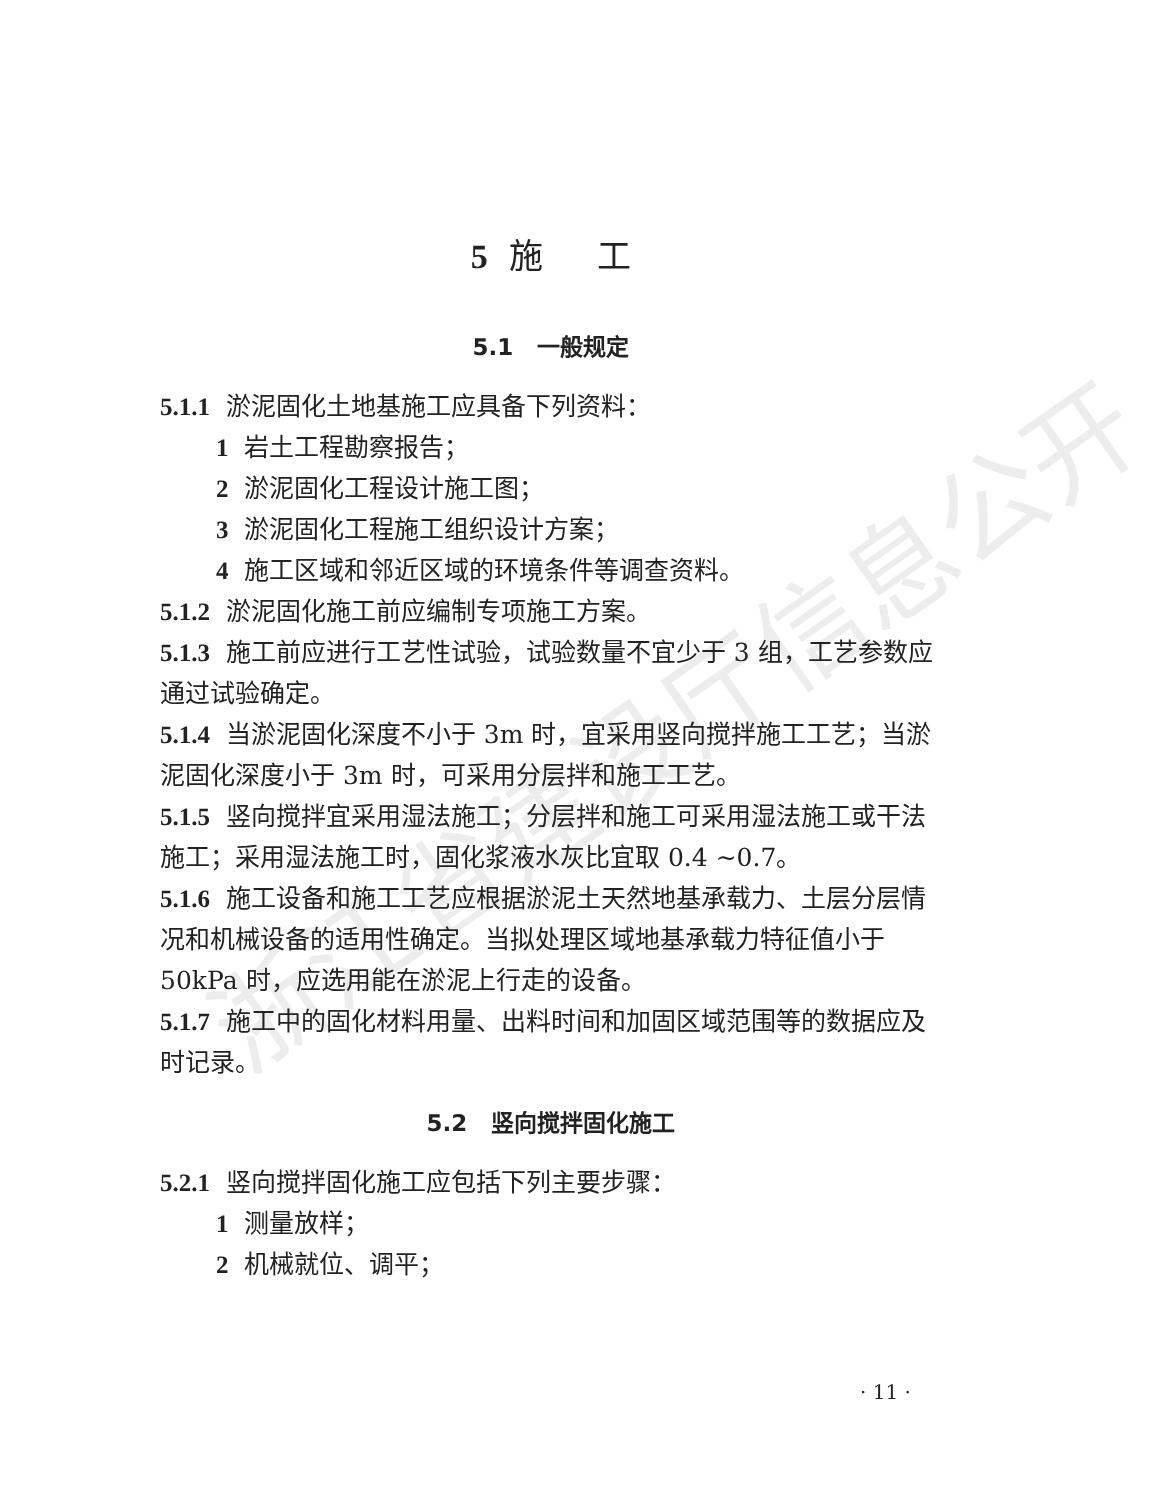浙江省建设厅信息公开
5 施 工
5.1 一般规定
5.1.1 淤泥固化土地基施工应具备下列资料：
1 岩土工程勘察报告；
2 淤泥固化工程设计施工图；
3 淤泥固化工程施工组织设计方案；
4 施工区域和邻近区域的环境条件等调查资料。
5.1.2 淤泥固化施工前应编制专项施工方案。
5.1.3 施工前应进行工艺性试验，试验数量不宜少于 3 组，工艺参数应通过试验确定。
5.1.4 当淤泥固化深度不小于 3m 时，宜采用竖向搅拌施工工艺；当淤泥固化深度小于 3m 时，可采用分层拌和施工工艺。
5.1.5 竖向搅拌宜采用湿法施工；分层拌和施工可采用湿法施工或干法施工；采用湿法施工时，固化浆液水灰比宜取 0.4 ~0.7。
5.1.6 施工设备和施工工艺应根据淤泥土天然地基承载力、土层分层情况和机械设备的适用性确定。当拟处理区域地基承载力特征值小于 50kPa 时，应选用能在淤泥上行走的设备。
5.1.7 施工中的固化材料用量、出料时间和加固区域范围等的数据应及时记录。
5.2 竖向搅拌固化施工
5.2.1 竖向搅拌固化施工应包括下列主要步骤：
1 测量放样；
2 机械就位、调平；
· 11 ·